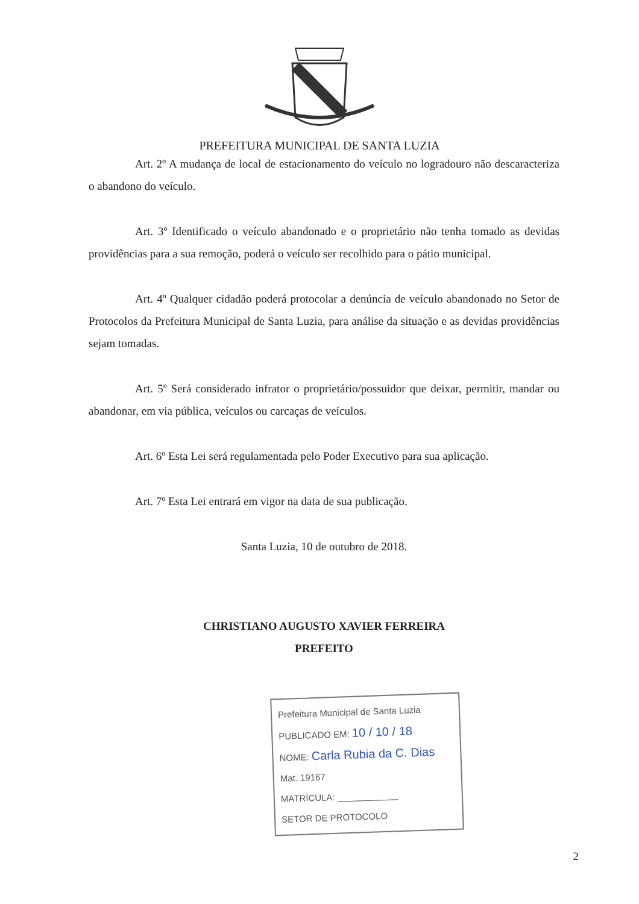PREFEITURA MUNICIPAL DE SANTA LUZIA
Art. 2º A mudança de local de estacionamento do veículo no logradouro não descaracteriza o abandono do veículo.
Art. 3º Identificado o veículo abandonado e o proprietário não tenha tomado as devidas providências para a sua remoção, poderá o veículo ser recolhido para o pátio municipal.
Art. 4º Qualquer cidadão poderá protocolar a denúncia de veículo abandonado no Setor de Protocolos da Prefeitura Municipal de Santa Luzia, para análise da situação e as devidas providências sejam tomadas.
Art. 5º Será considerado infrator o proprietário/possuidor que deixar, permitir, mandar ou abandonar, em via pública, veículos ou carcaças de veículos.
Art. 6º Esta Lei será regulamentada pelo Poder Executivo para sua aplicação.
Art. 7º Esta Lei entrará em vigor na data de sua publicação.
Santa Luzia, 10 de outubro de 2018.
CHRISTIANO AUGUSTO XAVIER FERREIRA
PREFEITO
Prefeitura Municipal de Santa Luzia
PUBLICADO EM: 10 / 10 / 18
NOME: Carla Rubia da C. Dias
Mat. 19167
MATRÍCULA: ____________
SETOR DE PROTOCOLO
2